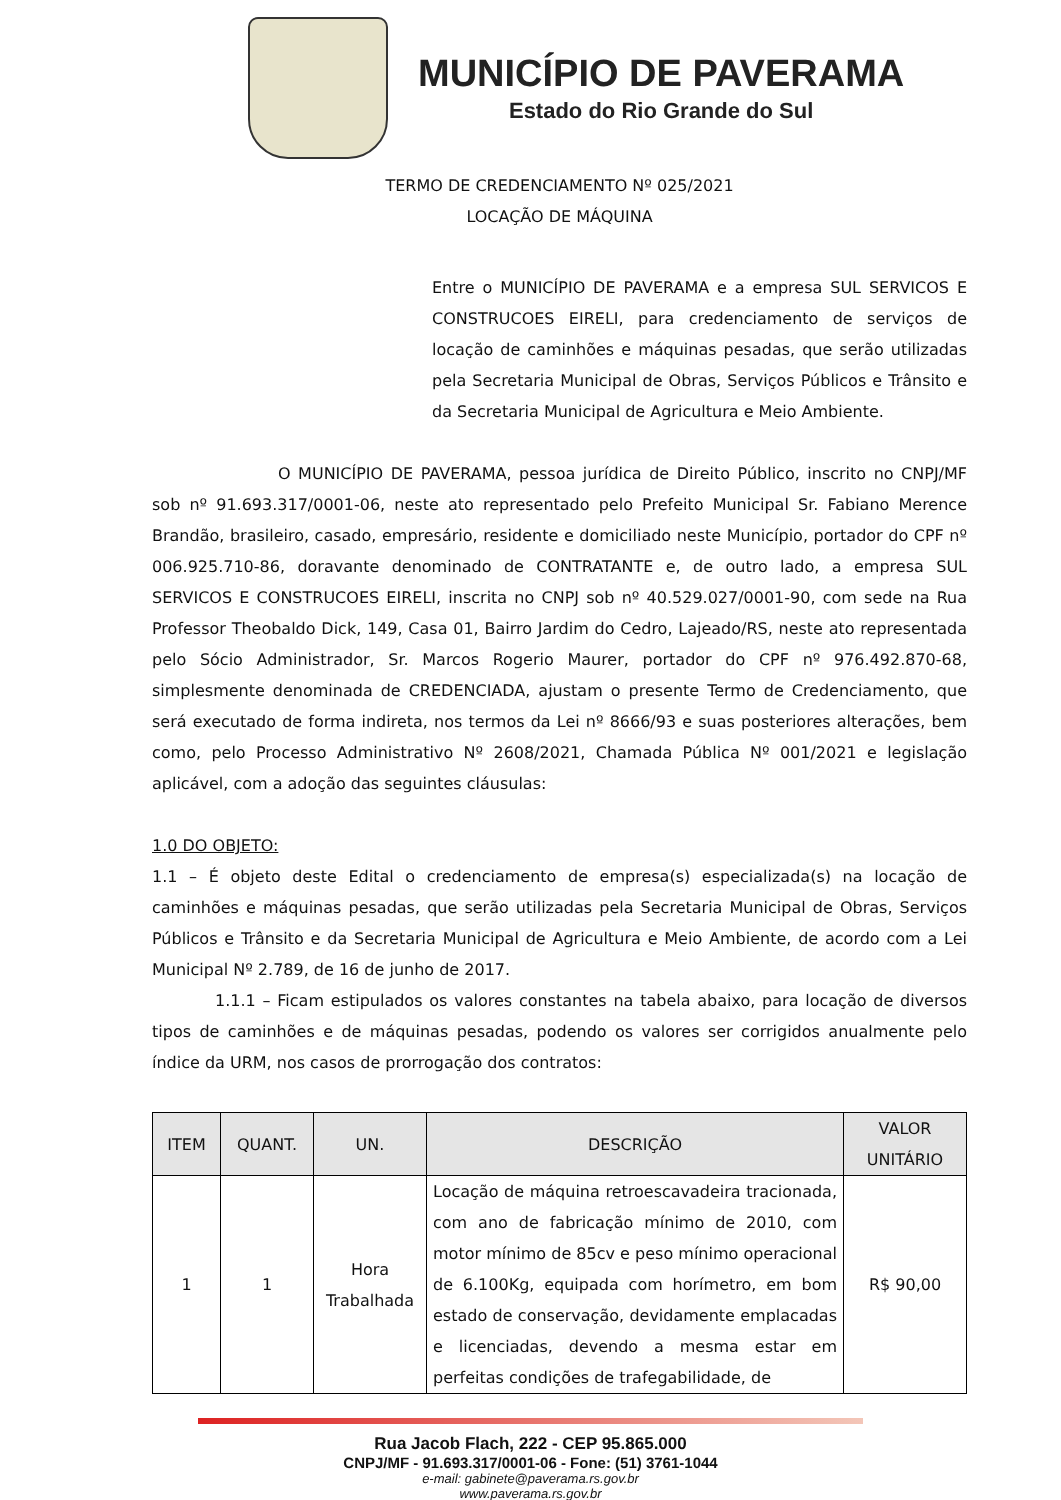MUNICÍPIO DE PAVERAMA
Estado do Rio Grande do Sul
TERMO DE CREDENCIAMENTO Nº 025/2021
LOCAÇÃO DE MÁQUINA
Entre o MUNICÍPIO DE PAVERAMA e a empresa SUL SERVICOS E CONSTRUCOES EIRELI, para credenciamento de serviços de locação de caminhões e máquinas pesadas, que serão utilizadas pela Secretaria Municipal de Obras, Serviços Públicos e Trânsito e da Secretaria Municipal de Agricultura e Meio Ambiente.
O MUNICÍPIO DE PAVERAMA, pessoa jurídica de Direito Público, inscrito no CNPJ/MF sob nº 91.693.317/0001-06, neste ato representado pelo Prefeito Municipal Sr. Fabiano Merence Brandão, brasileiro, casado, empresário, residente e domiciliado neste Município, portador do CPF nº 006.925.710-86, doravante denominado de CONTRATANTE e, de outro lado, a empresa SUL SERVICOS E CONSTRUCOES EIRELI, inscrita no CNPJ sob nº 40.529.027/0001-90, com sede na Rua Professor Theobaldo Dick, 149, Casa 01, Bairro Jardim do Cedro, Lajeado/RS, neste ato representada pelo Sócio Administrador, Sr. Marcos Rogerio Maurer, portador do CPF nº 976.492.870-68, simplesmente denominada de CREDENCIADA, ajustam o presente Termo de Credenciamento, que será executado de forma indireta, nos termos da Lei nº 8666/93 e suas posteriores alterações, bem como, pelo Processo Administrativo Nº 2608/2021, Chamada Pública Nº 001/2021 e legislação aplicável, com a adoção das seguintes cláusulas:
1.0 DO OBJETO:
1.1 – É objeto deste Edital o credenciamento de empresa(s) especializada(s) na locação de caminhões e máquinas pesadas, que serão utilizadas pela Secretaria Municipal de Obras, Serviços Públicos e Trânsito e da Secretaria Municipal de Agricultura e Meio Ambiente, de acordo com a Lei Municipal Nº 2.789, de 16 de junho de 2017.
1.1.1 – Ficam estipulados os valores constantes na tabela abaixo, para locação de diversos tipos de caminhões e de máquinas pesadas, podendo os valores ser corrigidos anualmente pelo índice da URM, nos casos de prorrogação dos contratos:
| ITEM | QUANT. | UN. | DESCRIÇÃO | VALOR UNITÁRIO |
| --- | --- | --- | --- | --- |
| 1 | 1 | Hora Trabalhada | Locação de máquina retroescavadeira tracionada, com ano de fabricação mínimo de 2010, com motor mínimo de 85cv e peso mínimo operacional de 6.100Kg, equipada com horímetro, em bom estado de conservação, devidamente emplacadas e licenciadas, devendo a mesma estar em perfeitas condições de trafegabilidade, de | R$ 90,00 |
Rua Jacob Flach, 222 - CEP 95.865.000
CNPJ/MF - 91.693.317/0001-06 - Fone: (51) 3761-1044
e-mail: gabinete@paverama.rs.gov.br
www.paverama.rs.gov.br